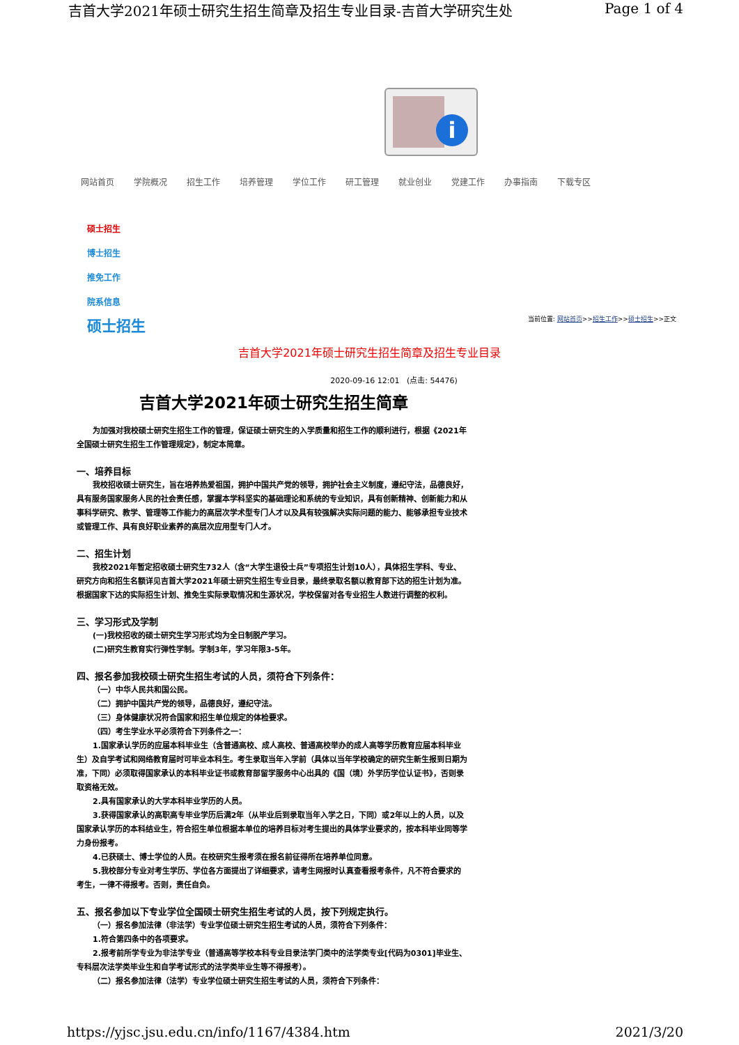吉首大学2021年硕士研究生招生简章及招生专业目录-吉首大学研究生处 Page 1 of 4
i
网站首页 学院概况 招生工作 培养管理 学位工作 研工管理 就业创业 党建工作 办事指南 下载专区
硕士招生
博士招生
推免工作
院系信息
硕士招生 当前位置: 网站首页>>招生工作>>硕士招生>>正文
吉首大学2021年硕士研究生招生简章及招生专业目录
2020-09-16 12:01 (点击: 54476)
吉首大学2021年硕士研究生招生简章
为加强对我校硕士研究生招生工作的管理，保证硕士研究生的入学质量和招生工作的顺利进行，根据《2021年全国硕士研究生招生工作管理规定》，制定本简章。
一、培养目标
我校招收硕士研究生，旨在培养热爱祖国，拥护中国共产党的领导，拥护社会主义制度，遵纪守法，品德良好，具有服务国家服务人民的社会责任感，掌握本学科坚实的基础理论和系统的专业知识，具有创新精神、创新能力和从事科学研究、教学、管理等工作能力的高层次学术型专门人才以及具有较强解决实际问题的能力、能够承担专业技术或管理工作、具有良好职业素养的高层次应用型专门人才。
二、招生计划
我校2021年暂定招收硕士研究生732人（含“大学生退役士兵”专项招生计划10人），具体招生学科、专业、研究方向和招生名额详见吉首大学2021年硕士研究生招生专业目录，最终录取名额以教育部下达的招生计划为准。根据国家下达的实际招生计划、推免生实际录取情况和生源状况，学校保留对各专业招生人数进行调整的权利。
三、学习形式及学制
(一)我校招收的硕士研究生学习形式均为全日制脱产学习。
(二)研究生教育实行弹性学制。学制3年，学习年限3-5年。
四、报名参加我校硕士研究生招生考试的人员，须符合下列条件：
（一）中华人民共和国公民。
（二）拥护中国共产党的领导，品德良好，遵纪守法。
（三）身体健康状况符合国家和招生单位规定的体检要求。
（四）考生学业水平必须符合下列条件之一：
1.国家承认学历的应届本科毕业生（含普通高校、成人高校、普通高校举办的成人高等学历教育应届本科毕业生）及自学考试和网络教育届时可毕业本科生。考生录取当年入学前（具体以当年学校确定的研究生新生报到日期为准，下同）必须取得国家承认的本科毕业证书或教育部留学服务中心出具的《国（境）外学历学位认证书》，否则录取资格无效。
2.具有国家承认的大学本科毕业学历的人员。
3.获得国家承认的高职高专毕业学历后满2年（从毕业后到录取当年入学之日，下同）或2年以上的人员，以及国家承认学历的本科结业生，符合招生单位根据本单位的培养目标对考生提出的具体学业要求的，按本科毕业同等学力身份报考。
4.已获硕士、博士学位的人员。在校研究生报考须在报名前征得所在培养单位同意。
5.我校部分专业对考生学历、学位各方面提出了详细要求，请考生网报时认真查看报考条件，凡不符合要求的考生，一律不得报考。否则，责任自负。
五、报名参加以下专业学位全国硕士研究生招生考试的人员，按下列规定执行。
（一）报名参加法律（非法学）专业学位硕士研究生招生考试的人员，须符合下列条件：
1.符合第四条中的各项要求。
2.报考前所学专业为非法学专业（普通高等学校本科专业目录法学门类中的法学类专业[代码为0301]毕业生、专科层次法学类毕业生和自学考试形式的法学类毕业生等不得报考）。
（二）报名参加法律（法学）专业学位硕士研究生招生考试的人员，须符合下列条件：
https://yjsc.jsu.edu.cn/info/1167/4384.htm 2021/3/20